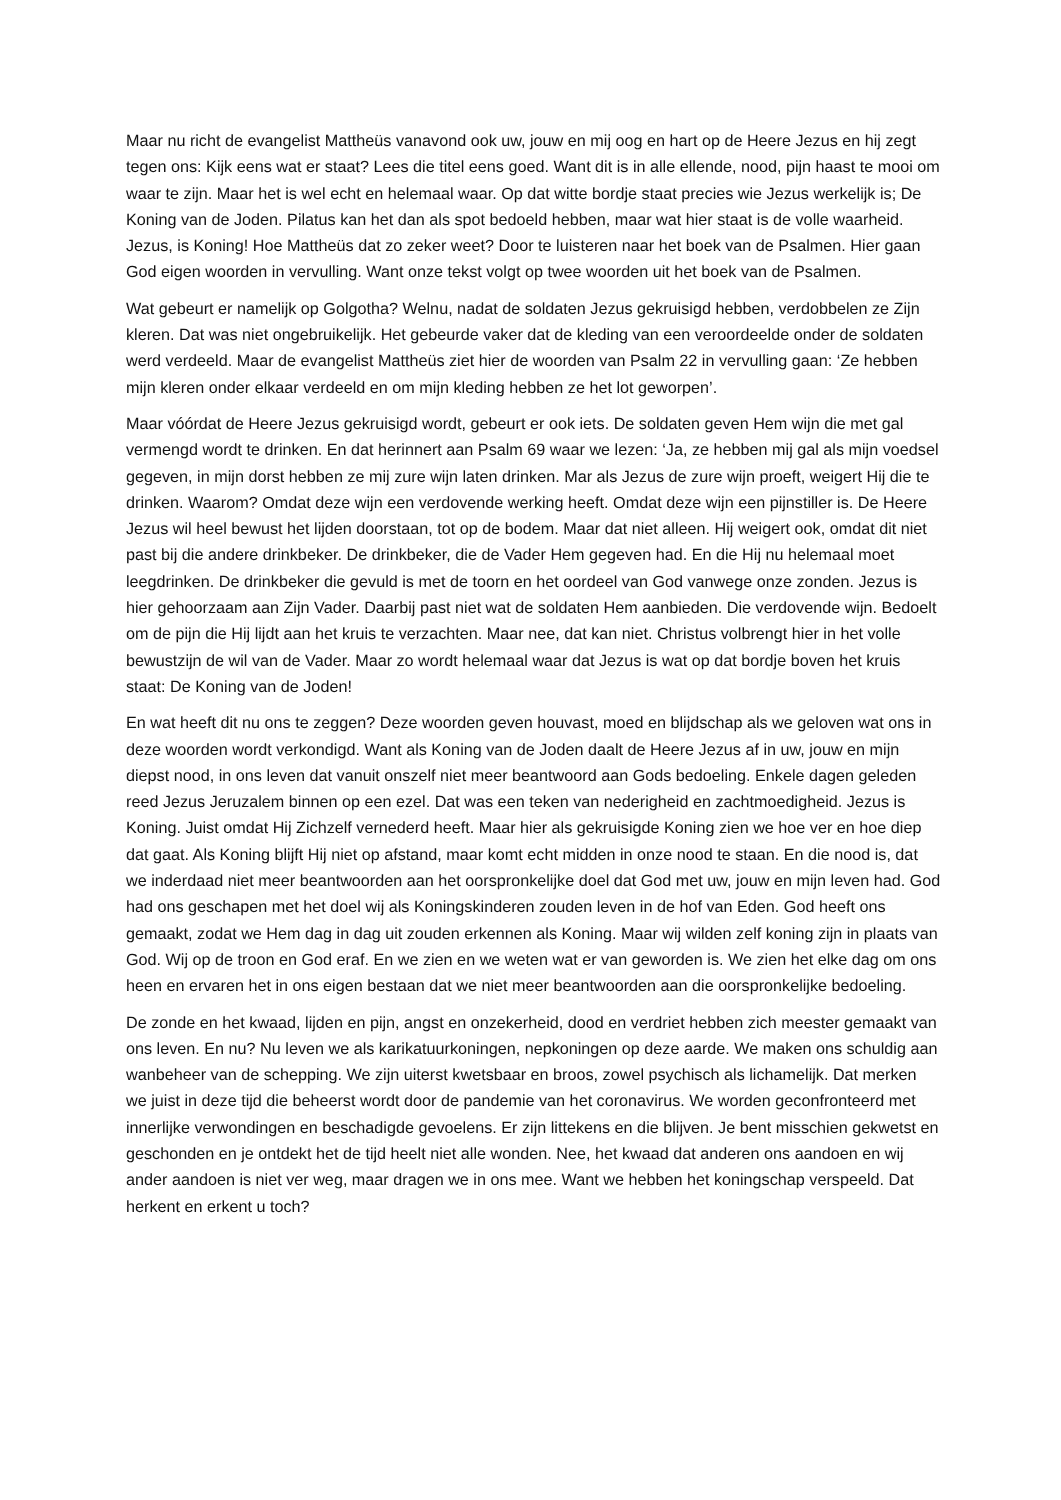Maar nu richt de evangelist Mattheüs vanavond ook uw, jouw en mij oog en hart op de Heere Jezus en hij zegt tegen ons: Kijk eens wat er staat? Lees die titel eens goed. Want dit is in alle ellende, nood, pijn haast te mooi om waar te zijn. Maar het is wel echt en helemaal waar. Op dat witte bordje staat precies wie Jezus werkelijk is; De Koning van de Joden. Pilatus kan het dan als spot bedoeld hebben, maar wat hier staat is de volle waarheid. Jezus, is Koning! Hoe Mattheüs dat zo zeker weet? Door te luisteren naar het boek van de Psalmen. Hier gaan God eigen woorden in vervulling. Want onze tekst volgt op twee woorden uit het boek van de Psalmen.
Wat gebeurt er namelijk op Golgotha? Welnu, nadat de soldaten Jezus gekruisigd hebben, verdobbelen ze Zijn kleren. Dat was niet ongebruikelijk. Het gebeurde vaker dat de kleding van een veroordeelde onder de soldaten werd verdeeld. Maar de evangelist Mattheüs ziet hier de woorden van Psalm 22 in vervulling gaan: ‘Ze hebben mijn kleren onder elkaar verdeeld en om mijn kleding hebben ze het lot geworpen’.
Maar vóórdat de Heere Jezus gekruisigd wordt, gebeurt er ook iets. De soldaten geven Hem wijn die met gal vermengd wordt te drinken. En dat herinnert aan Psalm 69 waar we lezen: ‘Ja, ze hebben mij gal als mijn voedsel gegeven, in mijn dorst hebben ze mij zure wijn laten drinken. Mar als Jezus de zure wijn proeft, weigert Hij die te drinken. Waarom? Omdat deze wijn een verdovende werking heeft. Omdat deze wijn een pijnstiller is. De Heere Jezus wil heel bewust het lijden doorstaan, tot op de bodem. Maar dat niet alleen. Hij weigert ook, omdat dit niet past bij die andere drinkbeker. De drinkbeker, die de Vader Hem gegeven had. En die Hij nu helemaal moet leegdrinken. De drinkbeker die gevuld is met de toorn en het oordeel van God vanwege onze zonden. Jezus is hier gehoorzaam aan Zijn Vader. Daarbij past niet wat de soldaten Hem aanbieden. Die verdovende wijn. Bedoelt om de pijn die Hij lijdt aan het kruis te verzachten. Maar nee, dat kan niet. Christus volbrengt hier in het volle bewustzijn de wil van de Vader. Maar zo wordt helemaal waar dat Jezus is wat op dat bordje boven het kruis staat: De Koning van de Joden!
En wat heeft dit nu ons te zeggen? Deze woorden geven houvast, moed en blijdschap als we geloven wat ons in deze woorden wordt verkondigd. Want als Koning van de Joden daalt de Heere Jezus af in uw, jouw en mijn diepst nood, in ons leven dat vanuit onszelf niet meer beantwoord aan Gods bedoeling. Enkele dagen geleden reed Jezus Jeruzalem binnen op een ezel. Dat was een teken van nederigheid en zachtmoedigheid. Jezus is Koning. Juist omdat Hij Zichzelf vernederd heeft. Maar hier als gekruisigde Koning zien we hoe ver en hoe diep dat gaat. Als Koning blijft Hij niet op afstand, maar komt echt midden in onze nood te staan. En die nood is, dat we inderdaad niet meer beantwoorden aan het oorspronkelijke doel dat God met uw, jouw en mijn leven had. God had ons geschapen met het doel wij als Koningskinderen zouden leven in de hof van Eden. God heeft ons gemaakt, zodat we Hem dag in dag uit zouden erkennen als Koning. Maar wij wilden zelf koning zijn in plaats van God. Wij op de troon en God eraf. En we zien en we weten wat er van geworden is. We zien het elke dag om ons heen en ervaren het in ons eigen bestaan dat we niet meer beantwoorden aan die oorspronkelijke bedoeling.
De zonde en het kwaad, lijden en pijn, angst en onzekerheid, dood en verdriet hebben zich meester gemaakt van ons leven. En nu? Nu leven we als karikatuurkoningen, nepkoningen op deze aarde. We maken ons schuldig aan wanbeheer van de schepping. We zijn uiterst kwetsbaar en broos, zowel psychisch als lichamelijk. Dat merken we juist in deze tijd die beheerst wordt door de pandemie van het coronavirus. We worden geconfronteerd met innerlijke verwondingen en beschadigde gevoelens. Er zijn littekens en die blijven. Je bent misschien gekwetst en geschonden en je ontdekt het de tijd heelt niet alle wonden. Nee, het kwaad dat anderen ons aandoen en wij ander aandoen is niet ver weg, maar dragen we in ons mee. Want we hebben het koningschap verspeeld. Dat herkent en erkent u toch?